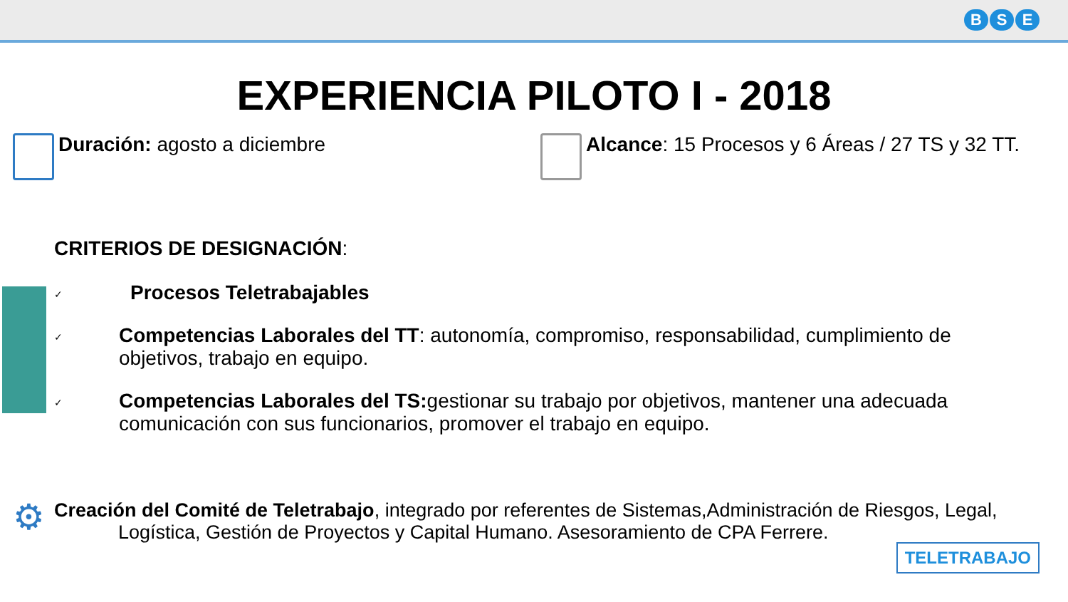B S E
EXPERIENCIA PILOTO I - 2018
Duración: agosto a diciembre Alcance: 15 Procesos y 6 Áreas / 27 TS y 32 TT.
CRITERIOS DE DESIGNACIÓN:
✓
Procesos Teletrabajables
✓
Competencias Laborales del TT: autonomía, compromiso, responsabilidad, cumplimiento de objetivos, trabajo en equipo.
✓
Competencias Laborales del TS: gestionar su trabajo por objetivos, mantener una adecuada comunicación con sus funcionarios, promover el trabajo en equipo.
⚙
Creación del Comité de Teletrabajo, integrado por referentes de Sistemas,Administración de Riesgos, Legal,
Logística, Gestión de Proyectos y Capital Humano. Asesoramiento de CPA Ferrere.
TELETRABAJO